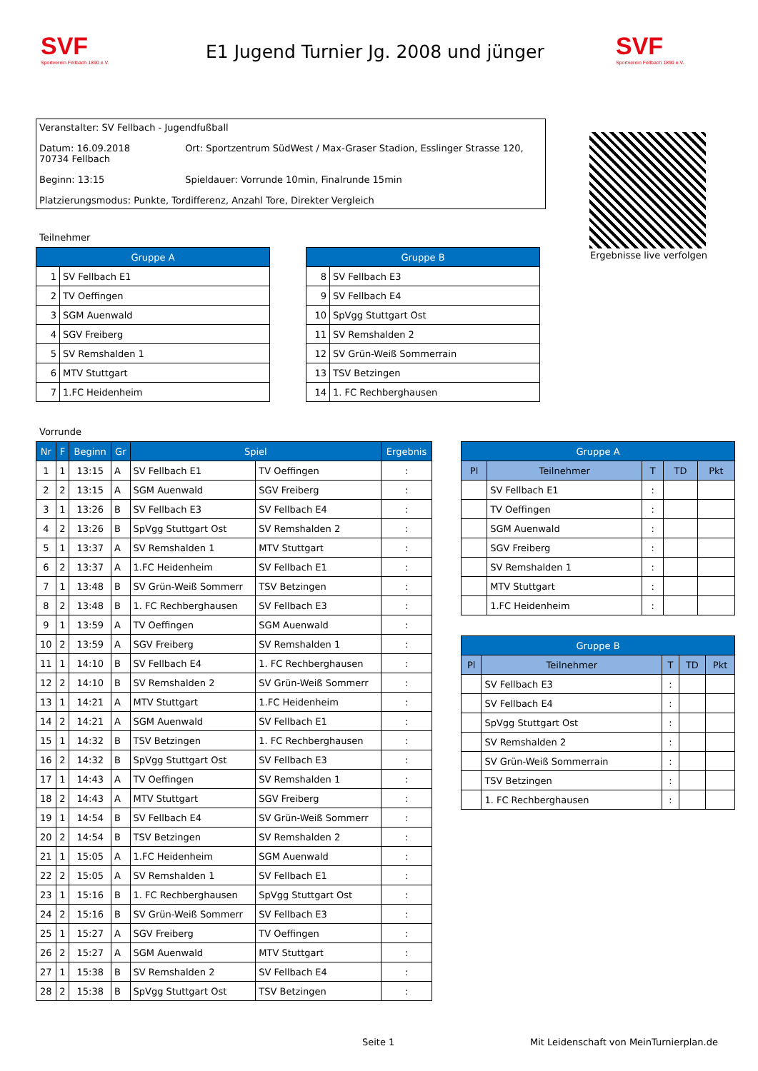SVF
Sportverein Fellbach 1890 e.V.
E1 Jugend Turnier Jg. 2008 und jünger
SVF
Sportverein Fellbach 1890 e.V.
Veranstalter: SV Fellbach - Jugendfußball
Datum: 16.09.2018 Ort: Sportzentrum SüdWest / Max-Graser Stadion, Esslinger Strasse 120, 70734 Fellbach
Beginn: 13:15 Spieldauer: Vorrunde 10min, Finalrunde 15min
Platzierungsmodus: Punkte, Tordifferenz, Anzahl Tore, Direkter Vergleich
Ergebnisse live verfolgen
Teilnehmer
| Gruppe A | |
| --- | --- |
| 1 | SV Fellbach E1 |
| 2 | TV Oeffingen |
| 3 | SGM Auenwald |
| 4 | SGV Freiberg |
| 5 | SV Remshalden 1 |
| 6 | MTV Stuttgart |
| 7 | 1.FC Heidenheim |
| Gruppe B | |
| --- | --- |
| 8 | SV Fellbach E3 |
| 9 | SV Fellbach E4 |
| 10 | SpVgg Stuttgart Ost |
| 11 | SV Remshalden 2 |
| 12 | SV Grün-Weiß Sommerrain |
| 13 | TSV Betzingen |
| 14 | 1. FC Rechberghausen |
Vorrunde
| Nr | F | Beginn | Gr | Spiel | | Ergebnis |
| --- | --- | --- | --- | --- | --- | --- |
| 1 | 1 | 13:15 | A | SV Fellbach E1 | TV Oeffingen | : |
| 2 | 2 | 13:15 | A | SGM Auenwald | SGV Freiberg | : |
| 3 | 1 | 13:26 | B | SV Fellbach E3 | SV Fellbach E4 | : |
| 4 | 2 | 13:26 | B | SpVgg Stuttgart Ost | SV Remshalden 2 | : |
| 5 | 1 | 13:37 | A | SV Remshalden 1 | MTV Stuttgart | : |
| 6 | 2 | 13:37 | A | 1.FC Heidenheim | SV Fellbach E1 | : |
| 7 | 1 | 13:48 | B | SV Grün-Weiß Sommerr | TSV Betzingen | : |
| 8 | 2 | 13:48 | B | 1. FC Rechberghausen | SV Fellbach E3 | : |
| 9 | 1 | 13:59 | A | TV Oeffingen | SGM Auenwald | : |
| 10 | 2 | 13:59 | A | SGV Freiberg | SV Remshalden 1 | : |
| 11 | 1 | 14:10 | B | SV Fellbach E4 | 1. FC Rechberghausen | : |
| 12 | 2 | 14:10 | B | SV Remshalden 2 | SV Grün-Weiß Sommerr | : |
| 13 | 1 | 14:21 | A | MTV Stuttgart | 1.FC Heidenheim | : |
| 14 | 2 | 14:21 | A | SGM Auenwald | SV Fellbach E1 | : |
| 15 | 1 | 14:32 | B | TSV Betzingen | 1. FC Rechberghausen | : |
| 16 | 2 | 14:32 | B | SpVgg Stuttgart Ost | SV Fellbach E3 | : |
| 17 | 1 | 14:43 | A | TV Oeffingen | SV Remshalden 1 | : |
| 18 | 2 | 14:43 | A | MTV Stuttgart | SGV Freiberg | : |
| 19 | 1 | 14:54 | B | SV Fellbach E4 | SV Grün-Weiß Sommerr | : |
| 20 | 2 | 14:54 | B | TSV Betzingen | SV Remshalden 2 | : |
| 21 | 1 | 15:05 | A | 1.FC Heidenheim | SGM Auenwald | : |
| 22 | 2 | 15:05 | A | SV Remshalden 1 | SV Fellbach E1 | : |
| 23 | 1 | 15:16 | B | 1. FC Rechberghausen | SpVgg Stuttgart Ost | : |
| 24 | 2 | 15:16 | B | SV Grün-Weiß Sommerr | SV Fellbach E3 | : |
| 25 | 1 | 15:27 | A | SGV Freiberg | TV Oeffingen | : |
| 26 | 2 | 15:27 | A | SGM Auenwald | MTV Stuttgart | : |
| 27 | 1 | 15:38 | B | SV Remshalden 2 | SV Fellbach E4 | : |
| 28 | 2 | 15:38 | B | SpVgg Stuttgart Ost | TSV Betzingen | : |
| Gruppe A | | | | |
| --- | --- | --- | --- | --- |
| Pl | Teilnehmer | T | TD | Pkt |
| | SV Fellbach E1 | : | | |
| | TV Oeffingen | : | | |
| | SGM Auenwald | : | | |
| | SGV Freiberg | : | | |
| | SV Remshalden 1 | : | | |
| | MTV Stuttgart | : | | |
| | 1.FC Heidenheim | : | | |
| Gruppe B | | | | |
| --- | --- | --- | --- | --- |
| Pl | Teilnehmer | T | TD | Pkt |
| | SV Fellbach E3 | : | | |
| | SV Fellbach E4 | : | | |
| | SpVgg Stuttgart Ost | : | | |
| | SV Remshalden 2 | : | | |
| | SV Grün-Weiß Sommerrain | : | | |
| | TSV Betzingen | : | | |
| | 1. FC Rechberghausen | : | | |
Seite 1
Mit Leidenschaft von MeinTurnierplan.de